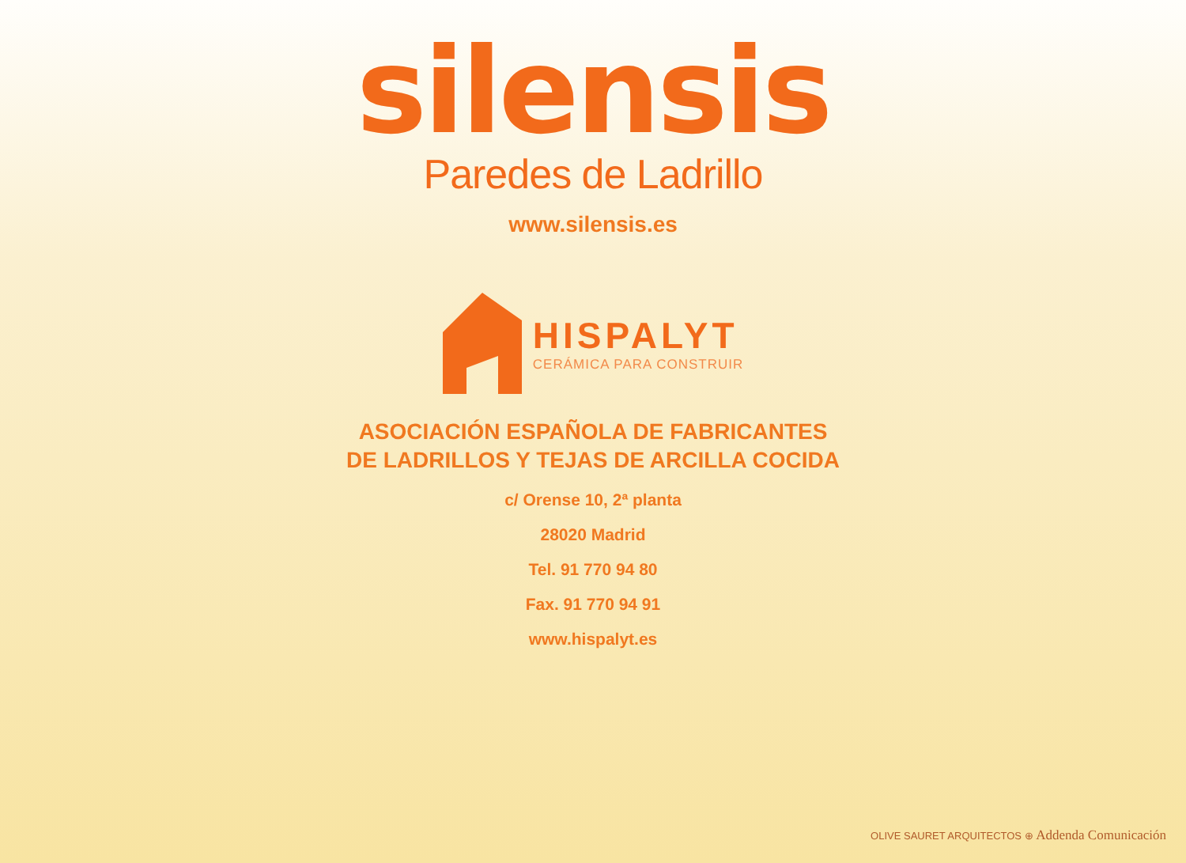silensis
Paredes de Ladrillo
www.silensis.es
HISPALYT
CERÁMICA PARA CONSTRUIR
ASOCIACIÓN ESPAÑOLA DE FABRICANTES
DE LADRILLOS Y TEJAS DE ARCILLA COCIDA
c/ Orense 10, 2ª planta
28020 Madrid
Tel. 91 770 94 80
Fax. 91 770 94 91
www.hispalyt.es
OLIVE SAURET ARQUITECTOS ⊕ Addenda Comunicación